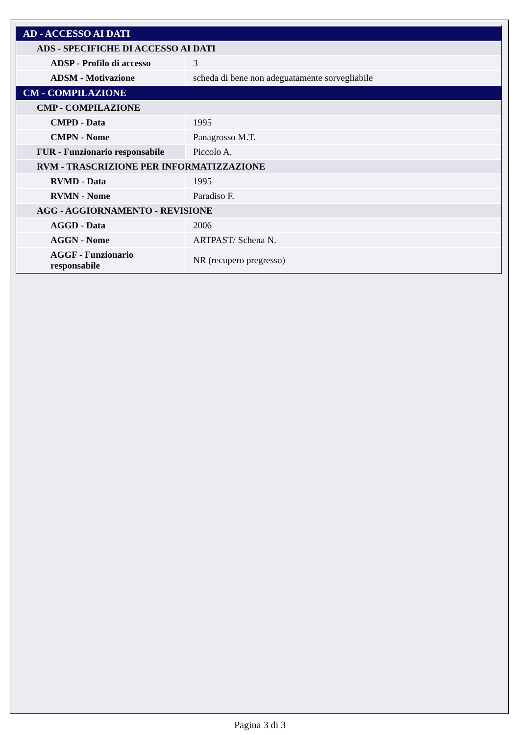| AD - ACCESSO AI DATI | |
| ADS - SPECIFICHE DI ACCESSO AI DATI | |
| ADSP - Profilo di accesso | 3 |
| ADSM - Motivazione | scheda di bene non adeguatamente sorvegliabile |
| CM - COMPILAZIONE | |
| CMP - COMPILAZIONE | |
| CMPD - Data | 1995 |
| CMPN - Nome | Panagrosso M.T. |
| FUR - Funzionario responsabile | Piccolo A. |
| RVM - TRASCRIZIONE PER INFORMATIZZAZIONE | |
| RVMD - Data | 1995 |
| RVMN - Nome | Paradiso F. |
| AGG - AGGIORNAMENTO - REVISIONE | |
| AGGD - Data | 2006 |
| AGGN - Nome | ARTPAST/ Schena N. |
| AGGF - Funzionario responsabile | NR (recupero pregresso) |
Pagina 3 di 3